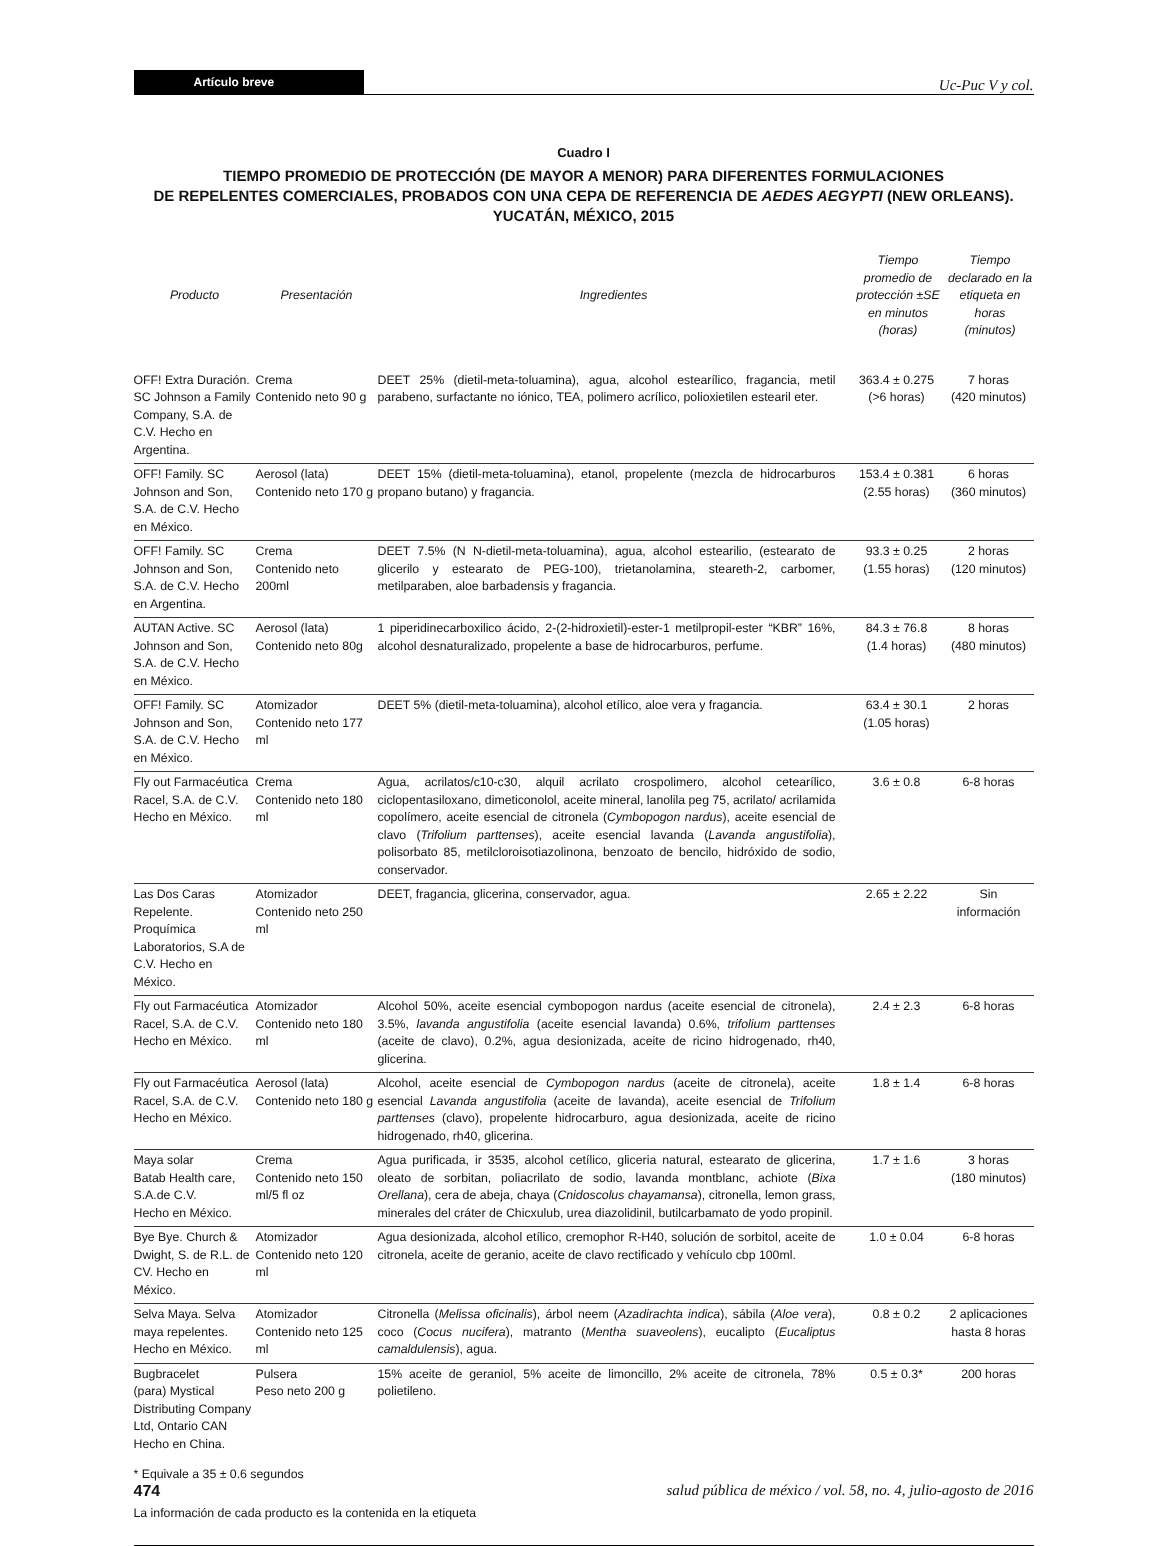Artículo breve
Uc-Puc V y col.
Cuadro I
TIEMPO PROMEDIO DE PROTECCIÓN (DE MAYOR A MENOR) PARA DIFERENTES FORMULACIONES
DE REPELENTES COMERCIALES, PROBADOS CON UNA CEPA DE REFERENCIA DE AEDES AEGYPTI (NEW ORLEANS).
YUCATÁN, MÉXICO, 2015
| Producto | Presentación | Ingredientes | Tiempo promedio de protección ±SE en minutos (horas) | Tiempo declarado en la etiqueta en horas (minutos) |
| --- | --- | --- | --- | --- |
| OFF! Extra Duración. SC Johnson a Family Company, S.A. de C.V. Hecho en Argentina. | Crema Contenido neto 90 g | DEET 25% (dietil-meta-toluamina), agua, alcohol estearílico, fragancia, metil parabeno, surfactante no iónico, TEA, polimero acrílico, polioxietilen estearil eter. | 363.4 ± 0.275 (>6 horas) | 7 horas (420 minutos) |
| OFF! Family. SC Johnson and Son, S.A. de C.V. Hecho en México. | Aerosol (lata) Contenido neto 170 g | DEET 15% (dietil-meta-toluamina), etanol, propelente (mezcla de hidrocarburos propano butano) y fragancia. | 153.4 ± 0.381 (2.55 horas) | 6 horas (360 minutos) |
| OFF! Family. SC Johnson and Son, S.A. de C.V. Hecho en Argentina. | Crema Contenido neto 200ml | DEET 7.5% (N N-dietil-meta-toluamina), agua, alcohol estearilio, (estearato de glicerilo y estearato de PEG-100), trietanolamina, steareth-2, carbomer, metilparaben, aloe barbadensis y fragancia. | 93.3 ± 0.25 (1.55 horas) | 2 horas (120 minutos) |
| AUTAN Active. SC Johnson and Son, S.A. de C.V. Hecho en México. | Aerosol (lata) Contenido neto 80g | 1 piperidinecarboxilico ácido, 2-(2-hidroxietil)-ester-1 metilpropil-ester “KBR” 16%, alcohol desnaturalizado, propelente a base de hidrocarburos, perfume. | 84.3 ± 76.8 (1.4 horas) | 8 horas (480 minutos) |
| OFF! Family. SC Johnson and Son, S.A. de C.V. Hecho en México. | Atomizador Contenido neto 177 ml | DEET 5% (dietil-meta-toluamina), alcohol etílico, aloe vera y fragancia. | 63.4 ± 30.1 (1.05 horas) | 2 horas |
| Fly out Farmacéutica Racel, S.A. de C.V. Hecho en México. | Crema Contenido neto 180 ml | Agua, acrilatos/c10-c30, alquil acrilato crospolimero, alcohol cetearílico, ciclopentasiloxano, dimeticonolol, aceite mineral, lanolila peg 75, acrilato/ acrilamida copolímero, aceite esencial de citronela ( Cymbopogon nardus ), aceite esencial de clavo ( Trifolium parttenses ), aceite esencial lavanda ( Lavanda angustifolia ), polisorbato 85, metilcloroisotiazolinona, benzoato de bencilo, hidróxido de sodio, conservador. | 3.6 ± 0.8 | 6-8 horas |
| Las Dos Caras Repelente. Proquímica Laboratorios, S.A de C.V. Hecho en México. | Atomizador Contenido neto 250 ml | DEET, fragancia, glicerina, conservador, agua. | 2.65 ± 2.22 | Sin información |
| Fly out Farmacéutica Racel, S.A. de C.V. Hecho en México. | Atomizador Contenido neto 180 ml | Alcohol 50%, aceite esencial cymbopogon nardus (aceite esencial de citronela), 3.5%, lavanda angustifolia (aceite esencial lavanda) 0.6%, trifolium parttenses (aceite de clavo), 0.2%, agua desionizada, aceite de ricino hidrogenado, rh40, glicerina. | 2.4 ± 2.3 | 6-8 horas |
| Fly out Farmacéutica Racel, S.A. de C.V. Hecho en México. | Aerosol (lata) Contenido neto 180 g | Alcohol, aceite esencial de Cymbopogon nardus (aceite de citronela), aceite esencial Lavanda angustifolia (aceite de lavanda), aceite esencial de Trifolium parttenses (clavo), propelente hidrocarburo, agua desionizada, aceite de ricino hidrogenado, rh40, glicerina. | 1.8 ± 1.4 | 6-8 horas |
| Maya solar Batab Health care, S.A.de C.V. Hecho en México. | Crema Contenido neto 150 ml/5 fl oz | Agua purificada, ir 3535, alcohol cetílico, gliceria natural, estearato de glicerina, oleato de sorbitan, poliacrilato de sodio, lavanda montblanc, achiote ( Bixa Orellana ), cera de abeja, chaya ( Cnidoscolus chayamansa ), citronella, lemon grass, minerales del cráter de Chicxulub, urea diazolidinil, butilcarbamato de yodo propinil. | 1.7 ± 1.6 | 3 horas (180 minutos) |
| Bye Bye. Church & Dwight, S. de R.L. de CV. Hecho en México. | Atomizador Contenido neto 120 ml | Agua desionizada, alcohol etílico, cremophor R-H40, solución de sorbitol, aceite de citronela, aceite de geranio, aceite de clavo rectificado y vehículo cbp 100ml. | 1.0 ± 0.04 | 6-8 horas |
| Selva Maya. Selva maya repelentes. Hecho en México. | Atomizador Contenido neto 125 ml | Citronella ( Melissa oficinalis ), árbol neem ( Azadirachta indica ), sábila ( Aloe vera ), coco ( Cocus nucifera ), matranto ( Mentha suaveolens ), eucalipto ( Eucaliptus camaldulensis ), agua. | 0.8 ± 0.2 | 2 aplicaciones hasta 8 horas |
| Bugbracelet (para) Mystical Distributing Company Ltd, Ontario CAN Hecho en China. | Pulsera Peso neto 200 g | 15% aceite de geraniol, 5% aceite de limoncillo, 2% aceite de citronela, 78% polietileno. | 0.5 ± 0.3* | 200 horas |
* Equivale a 35 ± 0.6 segundos
La información de cada producto es la contenida en la etiqueta
474 salud pública de méxico / vol. 58, no. 4, julio-agosto de 2016